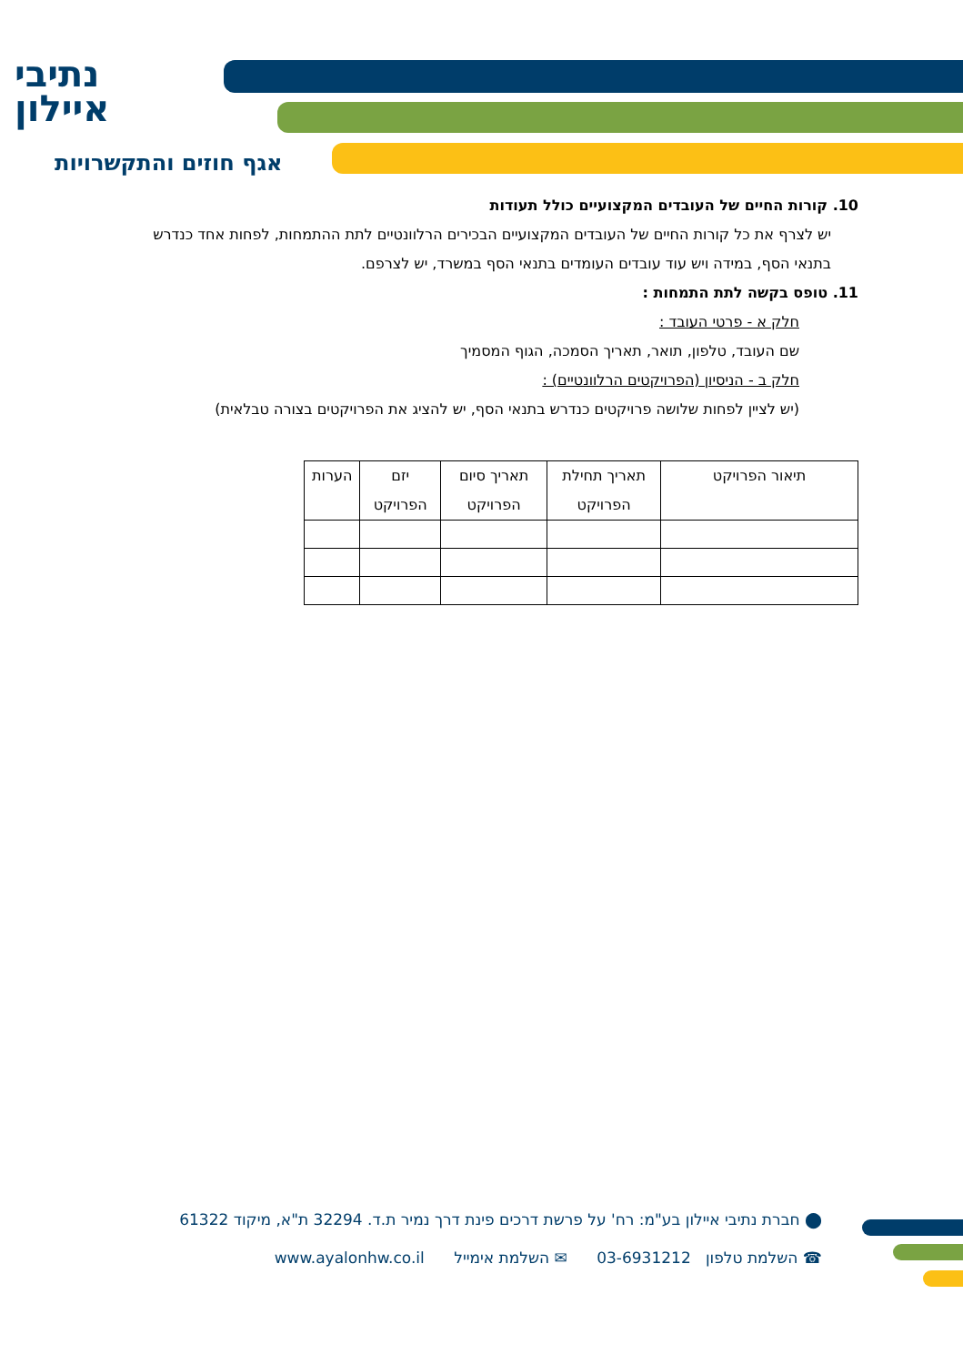נתיבי
איילון
אגף חוזים והתקשרויות
10. קורות החיים של העובדים המקצועיים כולל תעודות
יש לצרף את כל קורות החיים של העובדים המקצועיים הבכירים הרלוונטיים לתת ההתמחות, לפחות אחד כנדרש בתנאי הסף, במידה ויש עוד עובדים העומדים בתנאי הסף במשרד, יש לצרפם.
11. טופס בקשה לתת התמחות :
חלק א - פרטי העובד :
שם העובד, טלפון, תואר, תאריך הסמכה, הגוף המסמיך
חלק ב - הניסיון (הפרויקטים הרלוונטיים) :
(יש לציין לפחות שלושה פרויקטים כנדרש בתנאי הסף, יש להציג את הפרויקטים בצורה טבלאית)
| תיאור הפרויקט | תאריך תחילת הפרויקט | תאריך סיום הפרויקט | יזם הפרויקט | הערות |
| --- | --- | --- | --- | --- |
⬤ חברת נתיבי איילון בע"מ: רח' על פרשת דרכים פינת דרך נמיר ת.ד. 32294 ת"א, מיקוד 61322
☎ השלמת טלפון 03-6931212 ✉ השלמת אימייל www.ayalonhw.co.il